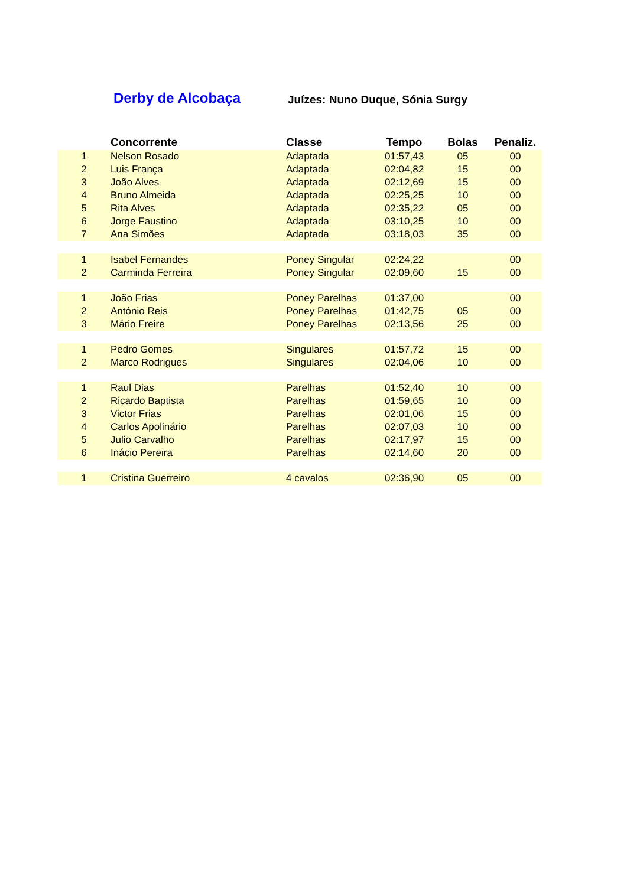Derby de Alcobaça
Juízes: Nuno Duque, Sónia Surgy
| | Concorrente | Classe | Tempo | Bolas | Penaliz. |
| --- | --- | --- | --- | --- | --- |
| 1 | Nelson Rosado | Adaptada | 01:57,43 | 05 | 00 |
| 2 | Luis França | Adaptada | 02:04,82 | 15 | 00 |
| 3 | João Alves | Adaptada | 02:12,69 | 15 | 00 |
| 4 | Bruno Almeida | Adaptada | 02:25,25 | 10 | 00 |
| 5 | Rita Alves | Adaptada | 02:35,22 | 05 | 00 |
| 6 | Jorge Faustino | Adaptada | 03:10,25 | 10 | 00 |
| 7 | Ana Simões | Adaptada | 03:18,03 | 35 | 00 |
| 1 | Isabel Fernandes | Poney Singular | 02:24,22 | | 00 |
| 2 | Carminda Ferreira | Poney Singular | 02:09,60 | 15 | 00 |
| 1 | João Frias | Poney Parelhas | 01:37,00 | | 00 |
| 2 | António Reis | Poney Parelhas | 01:42,75 | 05 | 00 |
| 3 | Mário Freire | Poney Parelhas | 02:13,56 | 25 | 00 |
| 1 | Pedro Gomes | Singulares | 01:57,72 | 15 | 00 |
| 2 | Marco Rodrigues | Singulares | 02:04,06 | 10 | 00 |
| 1 | Raul Dias | Parelhas | 01:52,40 | 10 | 00 |
| 2 | Ricardo Baptista | Parelhas | 01:59,65 | 10 | 00 |
| 3 | Victor Frias | Parelhas | 02:01,06 | 15 | 00 |
| 4 | Carlos Apolinário | Parelhas | 02:07,03 | 10 | 00 |
| 5 | Julio Carvalho | Parelhas | 02:17,97 | 15 | 00 |
| 6 | Inácio Pereira | Parelhas | 02:14,60 | 20 | 00 |
| 1 | Cristina Guerreiro | 4 cavalos | 02:36,90 | 05 | 00 |